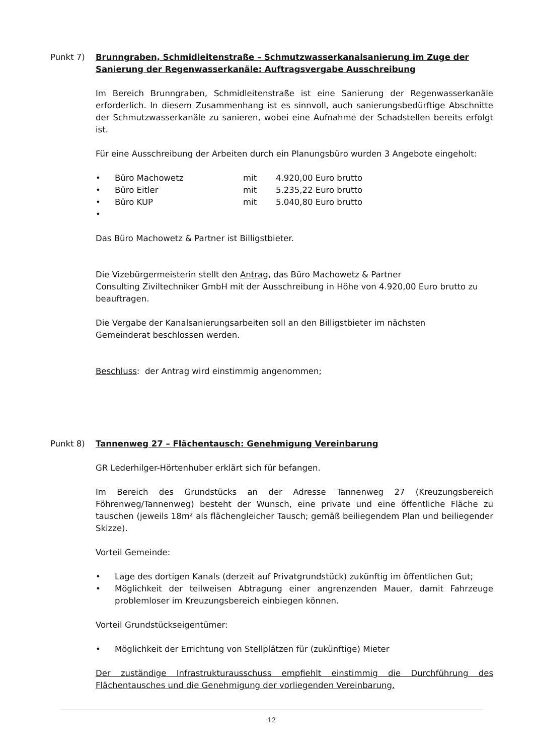Punkt 7) Brunngraben, Schmidleitenstraße – Schmutzwasserkanalsanierung im Zuge der Sanierung der Regenwasserkanäle: Auftragsvergabe Ausschreibung
Im Bereich Brunngraben, Schmidleitenstraße ist eine Sanierung der Regenwasserkanäle erforderlich. In diesem Zusammenhang ist es sinnvoll, auch sanierungsbedürftige Abschnitte der Schmutzwasserkanäle zu sanieren, wobei eine Aufnahme der Schadstellen bereits erfolgt ist.
Für eine Ausschreibung der Arbeiten durch ein Planungsbüro wurden 3 Angebote eingeholt:
• Büro Machowetz mit 4.920,00 Euro brutto
• Büro Eitler mit 5.235,22 Euro brutto
• Büro KUP mit 5.040,80 Euro brutto
•
Das Büro Machowetz & Partner ist Billigstbieter.
Die Vizebürgermeisterin stellt den Antrag, das Büro Machowetz & Partner
Consulting Ziviltechniker GmbH mit der Ausschreibung in Höhe von 4.920,00 Euro brutto zu beauftragen.
Die Vergabe der Kanalsanierungsarbeiten soll an den Billigstbieter im nächsten
Gemeinderat beschlossen werden.
Beschluss: der Antrag wird einstimmig angenommen;
Punkt 8) Tannenweg 27 – Flächentausch: Genehmigung Vereinbarung
GR Lederhilger-Hörtenhuber erklärt sich für befangen.
Im Bereich des Grundstücks an der Adresse Tannenweg 27 (Kreuzungsbereich Föhrenweg/Tannenweg) besteht der Wunsch, eine private und eine öffentliche Fläche zu tauschen (jeweils 18m² als flächengleicher Tausch; gemäß beiliegendem Plan und beiliegender Skizze).
Vorteil Gemeinde:
• Lage des dortigen Kanals (derzeit auf Privatgrundstück) zukünftig im öffentlichen Gut;
• Möglichkeit der teilweisen Abtragung einer angrenzenden Mauer, damit Fahrzeuge problemloser im Kreuzungsbereich einbiegen können.
Vorteil Grundstückseigentümer:
• Möglichkeit der Errichtung von Stellplätzen für (zukünftige) Mieter
Der zuständige Infrastrukturausschuss empfiehlt einstimmig die Durchführung des Flächentausches und die Genehmigung der vorliegenden Vereinbarung.
12